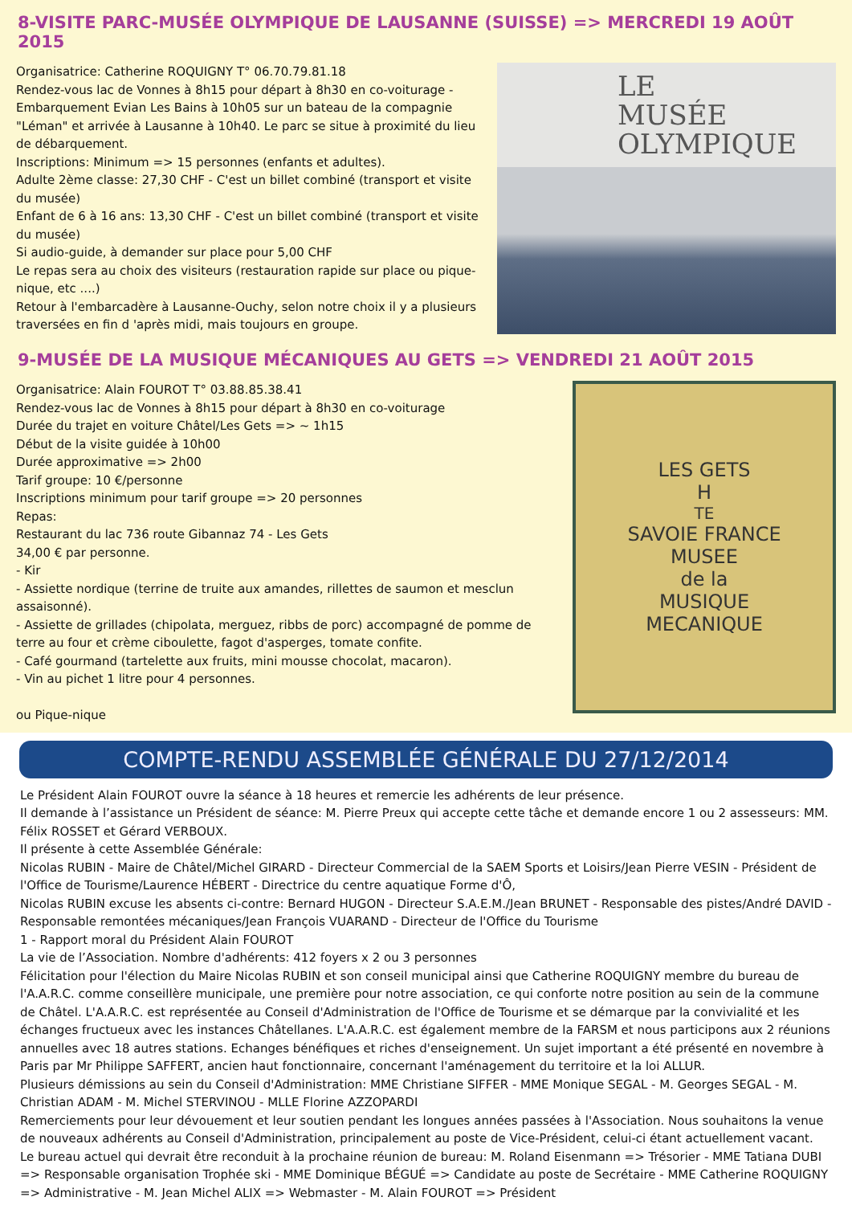8-VISITE PARC-MUSÉE OLYMPIQUE DE LAUSANNE (SUISSE) => MERCREDI 19 AOÛT 2015
Organisatrice: Catherine ROQUIGNY T° 06.70.79.81.18
Rendez-vous lac de Vonnes à 8h15 pour départ à 8h30 en co-voiturage - Embarquement Evian Les Bains à 10h05 sur un bateau de la compagnie "Léman" et arrivée à Lausanne à 10h40. Le parc se situe à proximité du lieu de débarquement.
Inscriptions: Minimum => 15 personnes (enfants et adultes).
Adulte 2ème classe: 27,30 CHF - C'est un billet combiné (transport et visite du musée)
Enfant de 6 à 16 ans: 13,30 CHF - C'est un billet combiné (transport et visite du musée)
Si audio-guide, à demander sur place pour 5,00 CHF
Le repas sera au choix des visiteurs (restauration rapide sur place ou pique-nique, etc ....)
Retour à l'embarcadère à Lausanne-Ouchy, selon notre choix il y a plusieurs traversées en fin d 'après midi, mais toujours en groupe.
LE
MUSÉE
OLYMPIQUE
9-MUSÉE DE LA MUSIQUE MÉCANIQUES AU GETS => VENDREDI 21 AOÛT 2015
Organisatrice: Alain FOUROT T° 03.88.85.38.41
Rendez-vous lac de Vonnes à 8h15 pour départ à 8h30 en co-voiturage
Durée du trajet en voiture Châtel/Les Gets => ~ 1h15
Début de la visite guidée à 10h00
Durée approximative => 2h00
Tarif groupe: 10 €/personne
Inscriptions minimum pour tarif groupe => 20 personnes
Repas:
Restaurant du lac 736 route Gibannaz 74 - Les Gets
34,00 € par personne.
- Kir
- Assiette nordique (terrine de truite aux amandes, rillettes de saumon et mesclun assaisonné).
- Assiette de grillades (chipolata, merguez, ribbs de porc) accompagné de pomme de terre au four et crème ciboulette, fagot d'asperges, tomate confite.
- Café gourmand (tartelette aux fruits, mini mousse chocolat, macaron).
- Vin au pichet 1 litre pour 4 personnes.
ou Pique-nique
LES GETS
H<sup>TE</sup> SAVOIE FRANCE
MUSEE
de la
MUSIQUE
MECANIQUE
COMPTE-RENDU ASSEMBLÉE GÉNÉRALE DU 27/12/2014
Le Président Alain FOUROT ouvre la séance à 18 heures et remercie les adhérents de leur présence.
Il demande à l’assistance un Président de séance: M. Pierre Preux qui accepte cette tâche et demande encore 1 ou 2 assesseurs: MM. Félix ROSSET et Gérard VERBOUX.
Il présente à cette Assemblée Générale:
Nicolas RUBIN - Maire de Châtel/Michel GIRARD - Directeur Commercial de la SAEM Sports et Loisirs/Jean Pierre VESIN - Président de l'Office de Tourisme/Laurence HÉBERT - Directrice du centre aquatique Forme d'Ô,
Nicolas RUBIN excuse les absents ci-contre: Bernard HUGON - Directeur S.A.E.M./Jean BRUNET - Responsable des pistes/André DAVID - Responsable remontées mécaniques/Jean François VUARAND - Directeur de l'Office du Tourisme
1 - Rapport moral du Président Alain FOUROT
La vie de l’Association. Nombre d'adhérents: 412 foyers x 2 ou 3 personnes
Félicitation pour l'élection du Maire Nicolas RUBIN et son conseil municipal ainsi que Catherine ROQUIGNY membre du bureau de l'A.A.R.C. comme conseillère municipale, une première pour notre association, ce qui conforte notre position au sein de la commune de Châtel. L'A.A.R.C. est représentée au Conseil d'Administration de l'Office de Tourisme et se démarque par la convivialité et les échanges fructueux avec les instances Châtellanes. L'A.A.R.C. est également membre de la FARSM et nous participons aux 2 réunions annuelles avec 18 autres stations. Echanges bénéfiques et riches d'enseignement. Un sujet important a été présenté en novembre à Paris par Mr Philippe SAFFERT, ancien haut fonctionnaire, concernant l'aménagement du territoire et la loi ALLUR.
Plusieurs démissions au sein du Conseil d'Administration: MME Christiane SIFFER - MME Monique SEGAL - M. Georges SEGAL - M. Christian ADAM - M. Michel STERVINOU - MLLE Florine AZZOPARDI
Remerciements pour leur dévouement et leur soutien pendant les longues années passées à l'Association. Nous souhaitons la venue de nouveaux adhérents au Conseil d'Administration, principalement au poste de Vice-Président, celui-ci étant actuellement vacant.
Le bureau actuel qui devrait être reconduit à la prochaine réunion de bureau: M. Roland Eisenmann => Trésorier - MME Tatiana DUBI => Responsable organisation Trophée ski - MME Dominique BÉGUÉ => Candidate au poste de Secrétaire - MME Catherine ROQUIGNY => Administrative - M. Jean Michel ALIX => Webmaster - M. Alain FOUROT => Président